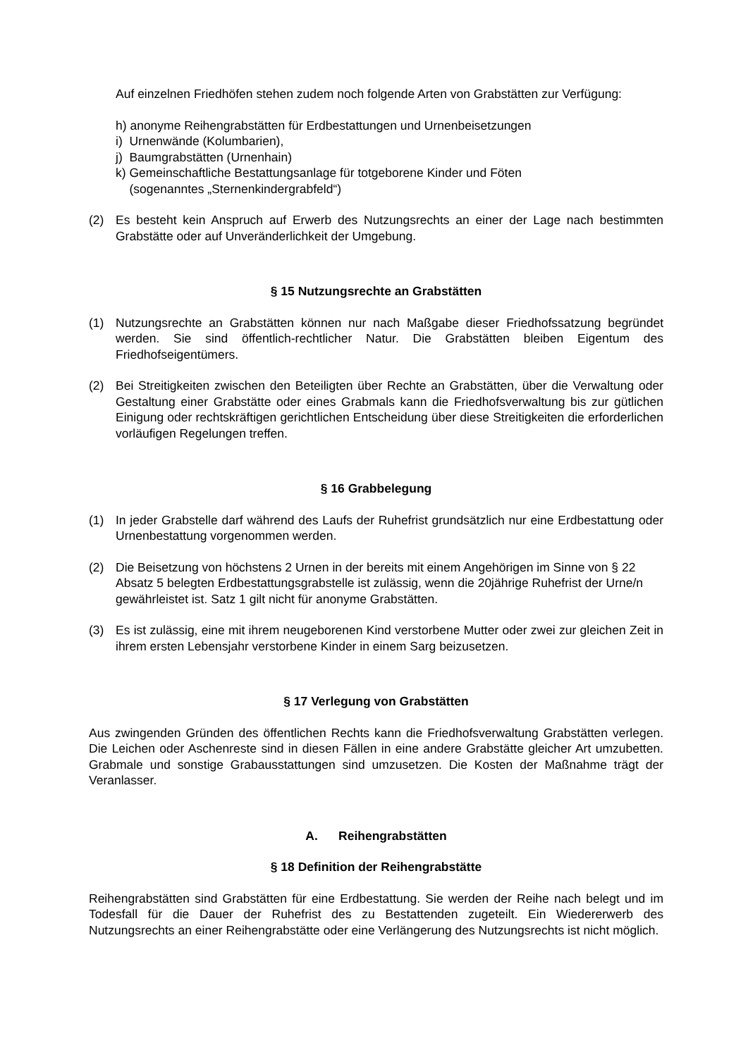Auf einzelnen Friedhöfen stehen zudem noch folgende Arten von Grabstätten zur Verfügung:
h) anonyme Reihengrabstätten für Erdbestattungen und Urnenbeisetzungen
i) Urnenwände (Kolumbarien),
j) Baumgrabstätten (Urnenhain)
k) Gemeinschaftliche Bestattungsanlage für totgeborene Kinder und Föten
(sogenanntes „Sternenkindergrabfeld“)
(2) Es besteht kein Anspruch auf Erwerb des Nutzungsrechts an einer der Lage nach bestimmten Grabstätte oder auf Unveränderlichkeit der Umgebung.
§ 15 Nutzungsrechte an Grabstätten
(1) Nutzungsrechte an Grabstätten können nur nach Maßgabe dieser Friedhofssatzung begründet werden. Sie sind öffentlich-rechtlicher Natur. Die Grabstätten bleiben Eigentum des Friedhofseigentümers.
(2) Bei Streitigkeiten zwischen den Beteiligten über Rechte an Grabstätten, über die Verwaltung oder Gestaltung einer Grabstätte oder eines Grabmals kann die Friedhofsverwaltung bis zur gütlichen Einigung oder rechtskräftigen gerichtlichen Entscheidung über diese Streitigkeiten die erforderlichen vorläufigen Regelungen treffen.
§ 16 Grabbelegung
(1) In jeder Grabstelle darf während des Laufs der Ruhefrist grundsätzlich nur eine Erdbestattung oder Urnenbestattung vorgenommen werden.
(2) Die Beisetzung von höchstens 2 Urnen in der bereits mit einem Angehörigen im Sinne von § 22 Absatz 5 belegten Erdbestattungsgrabstelle ist zulässig, wenn die 20jährige Ruhefrist der Urne/n gewährleistet ist. Satz 1 gilt nicht für anonyme Grabstätten.
(3) Es ist zulässig, eine mit ihrem neugeborenen Kind verstorbene Mutter oder zwei zur gleichen Zeit in ihrem ersten Lebensjahr verstorbene Kinder in einem Sarg beizusetzen.
§ 17 Verlegung von Grabstätten
Aus zwingenden Gründen des öffentlichen Rechts kann die Friedhofsverwaltung Grabstätten verlegen. Die Leichen oder Aschenreste sind in diesen Fällen in eine andere Grabstätte gleicher Art umzubetten. Grabmale und sonstige Grabausstattungen sind umzusetzen. Die Kosten der Maßnahme trägt der Veranlasser.
A. Reihengrabstätten
§ 18 Definition der Reihengrabstätte
Reihengrabstätten sind Grabstätten für eine Erdbestattung. Sie werden der Reihe nach belegt und im Todesfall für die Dauer der Ruhefrist des zu Bestattenden zugeteilt. Ein Wiedererwerb des Nutzungsrechts an einer Reihengrabstätte oder eine Verlängerung des Nutzungsrechts ist nicht möglich.